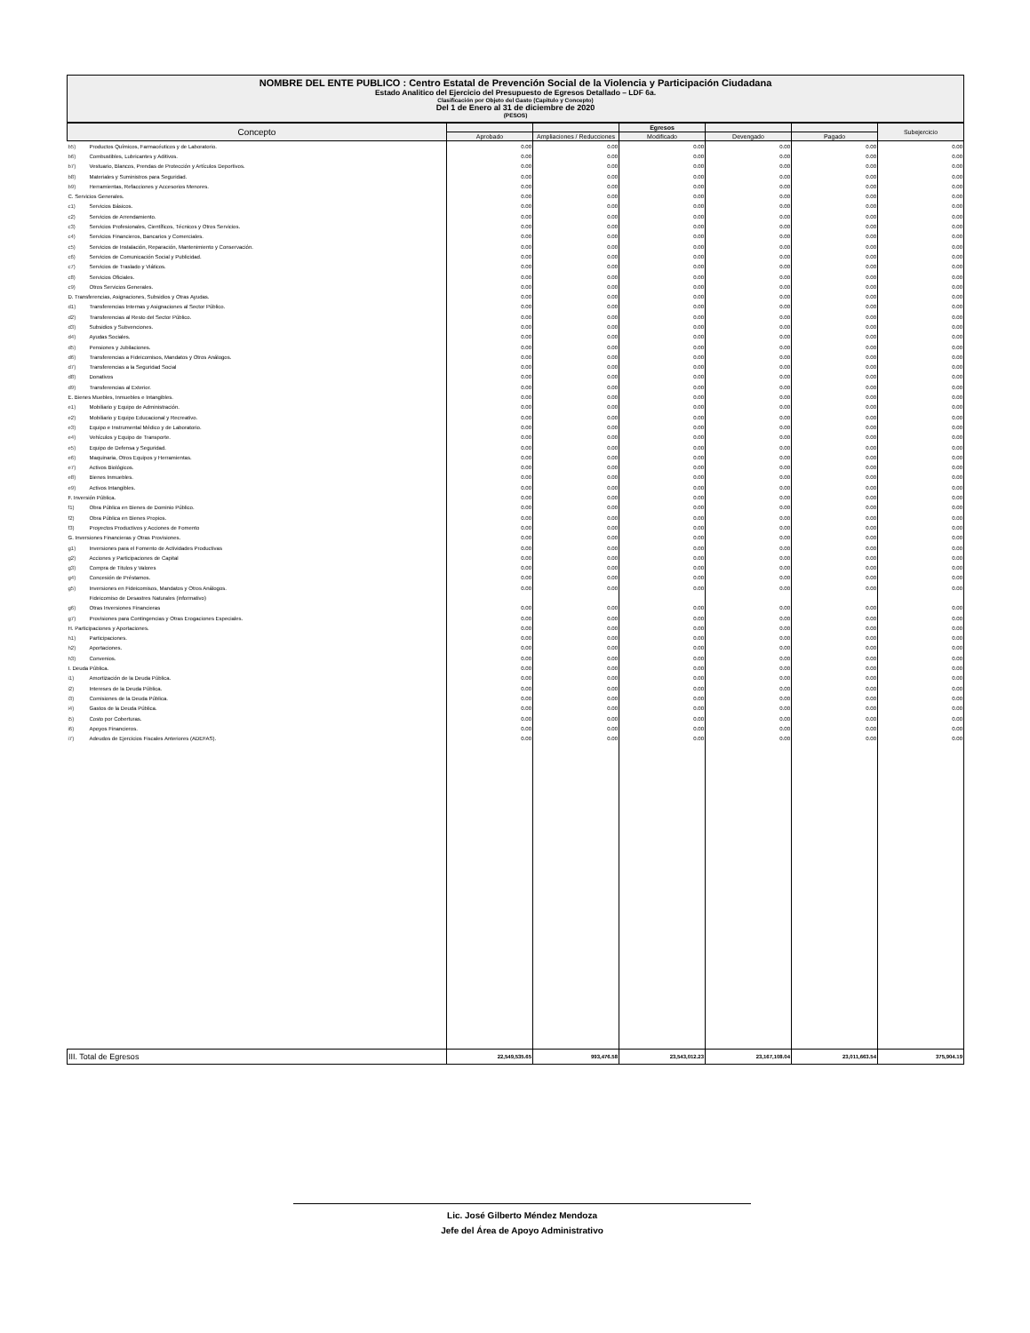NOMBRE DEL ENTE PUBLICO : Centro Estatal de Prevención Social de la Violencia y Participación Ciudadana
Estado Analitico del Ejercicio del Presupuesto de Egresos Detallado – LDF 6a.
Clasificación por Objeto del Gasto (Capitulo y Concepto)
Del 1 de Enero al 31 de diciembre de 2020
(PESOS)
| Concepto | | | | Egresos | | | Subejercicio |
| --- | --- | --- | --- | --- | --- | --- | --- |
| | | Aprobado | Ampliaciones / Reducciones | Modificado | Devengado | Pagado | |
| b5) | Productos Químicos, Farmacéuticos y de Laboratorio. | 0.00 | 0.00 | 0.00 | 0.00 | 0.00 | 0.00 |
| b6) | Combustibles, Lubricantes y Aditivos. | 0.00 | 0.00 | 0.00 | 0.00 | 0.00 | 0.00 |
| b7) | Vestuario, Blancos, Prendas de Protección y Artículos Deportivos. | 0.00 | 0.00 | 0.00 | 0.00 | 0.00 | 0.00 |
| b8) | Materiales y Suministros para Seguridad. | 0.00 | 0.00 | 0.00 | 0.00 | 0.00 | 0.00 |
| b9) | Herramientas, Refacciones y Accesorios Menores. | 0.00 | 0.00 | 0.00 | 0.00 | 0.00 | 0.00 |
| C. Servicios Generales. | | 0.00 | 0.00 | 0.00 | 0.00 | 0.00 | 0.00 |
| c1) | Servicios Básicos. | 0.00 | 0.00 | 0.00 | 0.00 | 0.00 | 0.00 |
| c2) | Servicios de Arrendamiento. | 0.00 | 0.00 | 0.00 | 0.00 | 0.00 | 0.00 |
| c3) | Servicios Profesionales, Científicos, Técnicos y Otros Servicios. | 0.00 | 0.00 | 0.00 | 0.00 | 0.00 | 0.00 |
| c4) | Servicios Financieros, Bancarios y Comerciales. | 0.00 | 0.00 | 0.00 | 0.00 | 0.00 | 0.00 |
| c5) | Servicios de Instalación, Reparación, Mantenimiento y Conservación. | 0.00 | 0.00 | 0.00 | 0.00 | 0.00 | 0.00 |
| c6) | Servicios de Comunicación Social y Publicidad. | 0.00 | 0.00 | 0.00 | 0.00 | 0.00 | 0.00 |
| c7) | Servicios de Traslado y Viáticos. | 0.00 | 0.00 | 0.00 | 0.00 | 0.00 | 0.00 |
| c8) | Servicios Oficiales. | 0.00 | 0.00 | 0.00 | 0.00 | 0.00 | 0.00 |
| c9) | Otros Servicios Generales. | 0.00 | 0.00 | 0.00 | 0.00 | 0.00 | 0.00 |
| D. Transferencias, Asignaciones, Subsidios y Otras Ayudas. | | 0.00 | 0.00 | 0.00 | 0.00 | 0.00 | 0.00 |
| d1) | Transferencias Internas y Asignaciones al Sector Público. | 0.00 | 0.00 | 0.00 | 0.00 | 0.00 | 0.00 |
| d2) | Transferencias al Resto del Sector Público. | 0.00 | 0.00 | 0.00 | 0.00 | 0.00 | 0.00 |
| d3) | Subsidios y Subvenciones. | 0.00 | 0.00 | 0.00 | 0.00 | 0.00 | 0.00 |
| d4) | Ayudas Sociales. | 0.00 | 0.00 | 0.00 | 0.00 | 0.00 | 0.00 |
| d5) | Pensiones y Jubilaciones. | 0.00 | 0.00 | 0.00 | 0.00 | 0.00 | 0.00 |
| d6) | Transferencias a Fideicomisos, Mandatos y Otros Análogos. | 0.00 | 0.00 | 0.00 | 0.00 | 0.00 | 0.00 |
| d7) | Transferencias a la Seguridad Social | 0.00 | 0.00 | 0.00 | 0.00 | 0.00 | 0.00 |
| d8) | Donativos | 0.00 | 0.00 | 0.00 | 0.00 | 0.00 | 0.00 |
| d9) | Transferencias al Exterior. | 0.00 | 0.00 | 0.00 | 0.00 | 0.00 | 0.00 |
| E. Bienes Muebles, Inmuebles e Intangibles. | | 0.00 | 0.00 | 0.00 | 0.00 | 0.00 | 0.00 |
| e1) | Mobiliario y Equipo de Administración. | 0.00 | 0.00 | 0.00 | 0.00 | 0.00 | 0.00 |
| e2) | Mobiliario y Equipo Educacional y Recreativo. | 0.00 | 0.00 | 0.00 | 0.00 | 0.00 | 0.00 |
| e3) | Equipo e Instrumental Médico y de Laboratorio. | 0.00 | 0.00 | 0.00 | 0.00 | 0.00 | 0.00 |
| e4) | Vehículos y Equipo de Transporte. | 0.00 | 0.00 | 0.00 | 0.00 | 0.00 | 0.00 |
| e5) | Equipo de Defensa y Seguridad. | 0.00 | 0.00 | 0.00 | 0.00 | 0.00 | 0.00 |
| e6) | Maquinaria, Otros Equipos y Herramientas. | 0.00 | 0.00 | 0.00 | 0.00 | 0.00 | 0.00 |
| e7) | Activos Biológicos. | 0.00 | 0.00 | 0.00 | 0.00 | 0.00 | 0.00 |
| e8) | Bienes Inmuebles. | 0.00 | 0.00 | 0.00 | 0.00 | 0.00 | 0.00 |
| e9) | Activos Intangibles. | 0.00 | 0.00 | 0.00 | 0.00 | 0.00 | 0.00 |
| F. Inversión Pública. | | 0.00 | 0.00 | 0.00 | 0.00 | 0.00 | 0.00 |
| f1) | Obra Pública en Bienes de Dominio Público. | 0.00 | 0.00 | 0.00 | 0.00 | 0.00 | 0.00 |
| f2) | Obra Pública en Bienes Propios. | 0.00 | 0.00 | 0.00 | 0.00 | 0.00 | 0.00 |
| f3) | Proyectos Productivos y Acciones de Fomento | 0.00 | 0.00 | 0.00 | 0.00 | 0.00 | 0.00 |
| G. Inversiones Financieras y Otras Provisiones. | | 0.00 | 0.00 | 0.00 | 0.00 | 0.00 | 0.00 |
| g1) | Inversiones para el Fomento de Actividades Productivas | 0.00 | 0.00 | 0.00 | 0.00 | 0.00 | 0.00 |
| g2) | Acciones y Participaciones de Capital | 0.00 | 0.00 | 0.00 | 0.00 | 0.00 | 0.00 |
| g3) | Compra de Titulos y Valores | 0.00 | 0.00 | 0.00 | 0.00 | 0.00 | 0.00 |
| g4) | Concesión de Préstamos. | 0.00 | 0.00 | 0.00 | 0.00 | 0.00 | 0.00 |
| g5) | Inversiones en Fideicomisos, Mandatos y Otros Análogos. | 0.00 | 0.00 | 0.00 | 0.00 | 0.00 | 0.00 |
| | Fideicomiso de Desastres Naturales (informativo) | | | | | | |
| g6) | Otras Inversiones Financieras | 0.00 | 0.00 | 0.00 | 0.00 | 0.00 | 0.00 |
| g7) | Provisiones para Contingencias y Otras Erogaciones Especiales. | 0.00 | 0.00 | 0.00 | 0.00 | 0.00 | 0.00 |
| H. Participaciones y Aportaciones. | | 0.00 | 0.00 | 0.00 | 0.00 | 0.00 | 0.00 |
| h1) | Participaciones. | 0.00 | 0.00 | 0.00 | 0.00 | 0.00 | 0.00 |
| h2) | Aportaciones. | 0.00 | 0.00 | 0.00 | 0.00 | 0.00 | 0.00 |
| h3) | Convenios. | 0.00 | 0.00 | 0.00 | 0.00 | 0.00 | 0.00 |
| I. Deuda Pública. | | 0.00 | 0.00 | 0.00 | 0.00 | 0.00 | 0.00 |
| i1) | Amortización de la Deuda Pública. | 0.00 | 0.00 | 0.00 | 0.00 | 0.00 | 0.00 |
| i2) | Intereses de la Deuda Pública. | 0.00 | 0.00 | 0.00 | 0.00 | 0.00 | 0.00 |
| i3) | Comisiones de la Deuda Pública. | 0.00 | 0.00 | 0.00 | 0.00 | 0.00 | 0.00 |
| i4) | Gastos de la Deuda Pública. | 0.00 | 0.00 | 0.00 | 0.00 | 0.00 | 0.00 |
| i5) | Costo por Coberturas. | 0.00 | 0.00 | 0.00 | 0.00 | 0.00 | 0.00 |
| i6) | Apoyos Financieros. | 0.00 | 0.00 | 0.00 | 0.00 | 0.00 | 0.00 |
| i7) | Adeudos de Ejercicios Fiscales Anteriores (ADEFAS). | 0.00 | 0.00 | 0.00 | 0.00 | 0.00 | 0.00 |
| III. Total de Egresos | | 22,549,535.65 | 993,476.58 | 23,543,012.23 | 23,167,108.04 | 23,011,663.54 | 375,904.19 |
Lic. José Gilberto Méndez Mendoza
Jefe del Área de Apoyo Administrativo